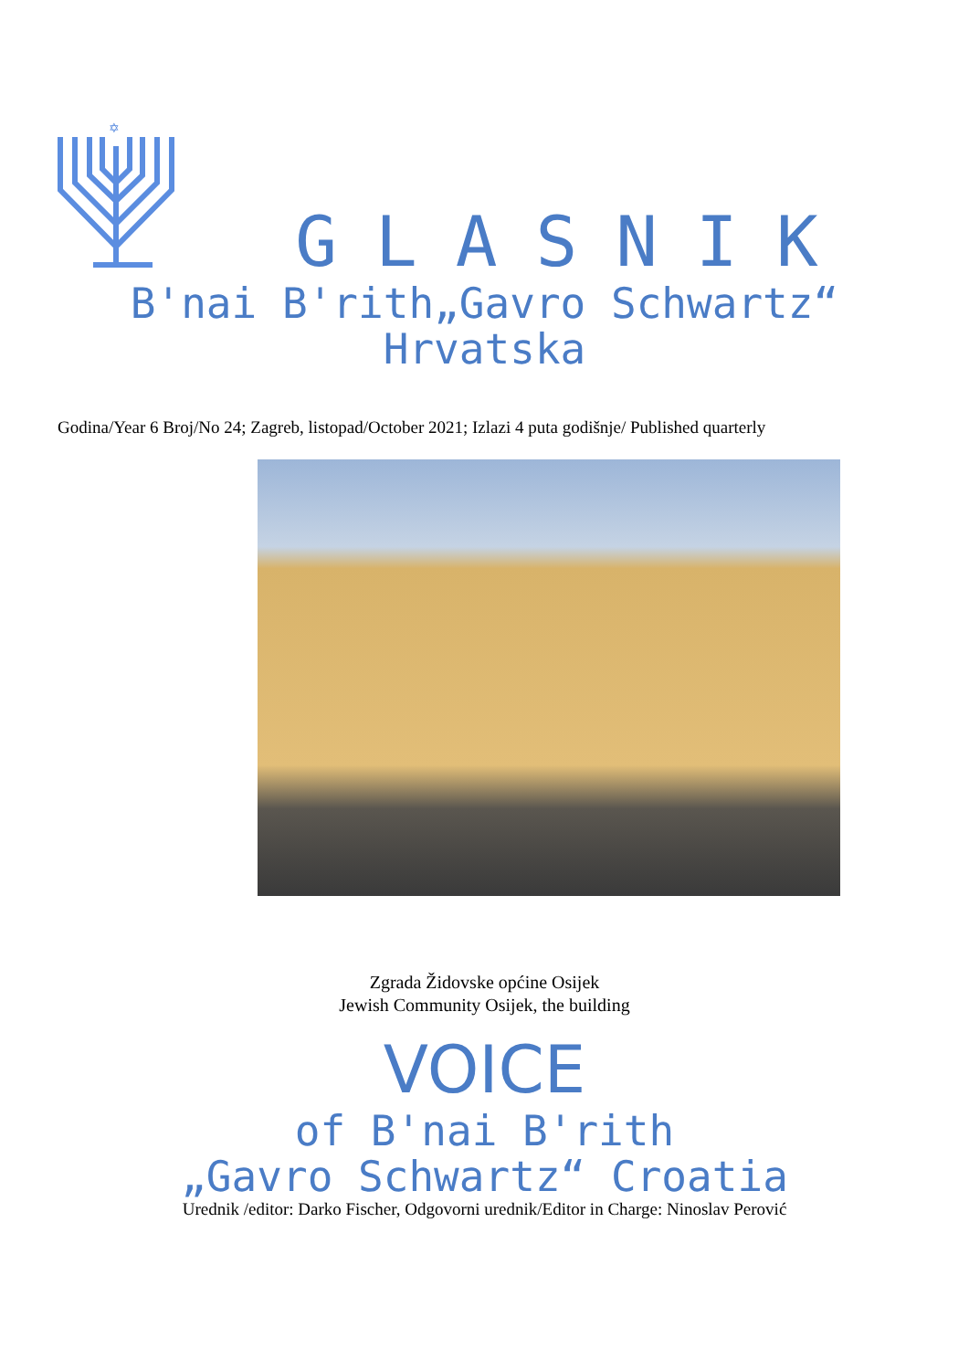✡
GLASNIK
B'nai B'rith„Gavro Schwartz“
Hrvatska
Godina/Year 6 Broj/No 24; Zagreb, listopad/October 2021; Izlazi 4 puta godišnje/ Published quarterly
Zgrada Židovske općine Osijek
Jewish Community Osijek, the building
VOICE
of B'nai B'rith
„Gavro Schwartz“ Croatia
Urednik /editor: Darko Fischer, Odgovorni urednik/Editor in Charge: Ninoslav Perović